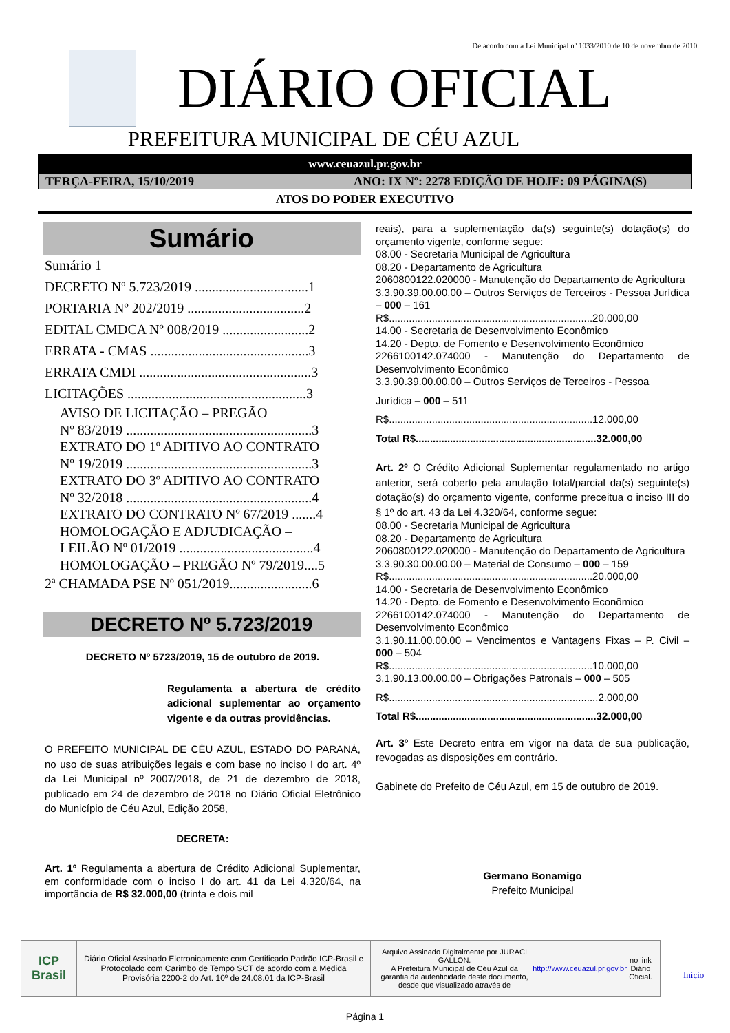De acordo com a Lei Municipal nº 1033/2010 de 10 de novembro de 2010.
DIÁRIO OFICIAL
PREFEITURA MUNICIPAL DE CÉU AZUL
www.ceuazul.pr.gov.br
TERÇA-FEIRA, 15/10/2019 ANO: IX Nº: 2278 EDIÇÃO DE HOJE: 09 PÁGINA(S)
ATOS DO PODER EXECUTIVO
Sumário
Sumário 1
DECRETO Nº 5.723/2019 .................................1
PORTARIA Nº 202/2019 ..................................2
EDITAL CMDCA Nº 008/2019 .........................2
ERRATA - CMAS ..............................................3
ERRATA CMDI ..................................................3
LICITAÇÕES ....................................................3
AVISO DE LICITAÇÃO – PREGÃO
Nº 83/2019 ......................................................3
EXTRATO DO 1º ADITIVO AO CONTRATO
Nº 19/2019 ......................................................3
EXTRATO DO 3º ADITIVO AO CONTRATO
Nº 32/2018 ......................................................4
EXTRATO DO CONTRATO Nº 67/2019 .......4
HOMOLOGAÇÃO E ADJUDICAÇÃO –
LEILÃO Nº 01/2019 .......................................4
HOMOLOGAÇÃO – PREGÃO Nº 79/2019....5
2ª CHAMADA PSE Nº 051/2019........................6
DECRETO Nº 5.723/2019
DECRETO Nº 5723/2019, 15 de outubro de 2019.
Regulamenta a abertura de crédito adicional suplementar ao orçamento vigente e da outras providências.
O PREFEITO MUNICIPAL DE CÉU AZUL, ESTADO DO PARANÁ, no uso de suas atribuições legais e com base no inciso I do art. 4º da Lei Municipal nº 2007/2018, de 21 de dezembro de 2018, publicado em 24 de dezembro de 2018 no Diário Oficial Eletrônico do Município de Céu Azul, Edição 2058,
DECRETA:
Art. 1º Regulamenta a abertura de Crédito Adicional Suplementar, em conformidade com o inciso I do art. 41 da Lei 4.320/64, na importância de R$ 32.000,00 (trinta e dois mil
reais), para a suplementação da(s) seguinte(s) dotação(s) do orçamento vigente, conforme segue:
08.00 - Secretaria Municipal de Agricultura
08.20 - Departamento de Agricultura
2060800122.020000 - Manutenção do Departamento de Agricultura
3.3.90.39.00.00.00 – Outros Serviços de Terceiros - Pessoa Jurídica – 000 – 161
R$.......................................................................20.000,00
14.00 - Secretaria de Desenvolvimento Econômico
14.20 - Depto. de Fomento e Desenvolvimento Econômico
2266100142.074000 - Manutenção do Departamento de Desenvolvimento Econômico
3.3.90.39.00.00.00 – Outros Serviços de Terceiros - Pessoa
Jurídica – 000 – 511
R$.......................................................................12.000,00
Total R$...............................................................32.000,00
Art. 2º O Crédito Adicional Suplementar regulamentado no artigo anterior, será coberto pela anulação total/parcial da(s) seguinte(s) dotação(s) do orçamento vigente, conforme preceitua o inciso III do § 1º do art. 43 da Lei 4.320/64, conforme segue:
08.00 - Secretaria Municipal de Agricultura
08.20 - Departamento de Agricultura
2060800122.020000 - Manutenção do Departamento de Agricultura
3.3.90.30.00.00.00 – Material de Consumo – 000 – 159
R$.......................................................................20.000,00
14.00 - Secretaria de Desenvolvimento Econômico
14.20 - Depto. de Fomento e Desenvolvimento Econômico
2266100142.074000 - Manutenção do Departamento de Desenvolvimento Econômico
3.1.90.11.00.00.00 – Vencimentos e Vantagens Fixas – P. Civil – 000 – 504
R$.......................................................................10.000,00
3.1.90.13.00.00.00 – Obrigações Patronais – 000 – 505
R$.........................................................................2.000,00
Total R$...............................................................32.000,00
Art. 3º Este Decreto entra em vigor na data de sua publicação, revogadas as disposições em contrário.
Gabinete do Prefeito de Céu Azul, em 15 de outubro de 2019.
Germano Bonamigo
Prefeito Municipal
ICP Brasil
Diário Oficial Assinado Eletronicamente com Certificado Padrão ICP-Brasil e Protocolado com Carimbo de Tempo SCT de acordo com a Medida Provisória 2200-2 do Art. 10º de 24.08.01 da ICP-Brasil
Arquivo Assinado Digitalmente por JURACI GALLON.
A Prefeitura Municipal de Céu Azul da garantia da autenticidade deste documento, desde que visualizado através de http://www.ceuazul.pr.gov.br no link Diário Oficial.
Início
Página 1